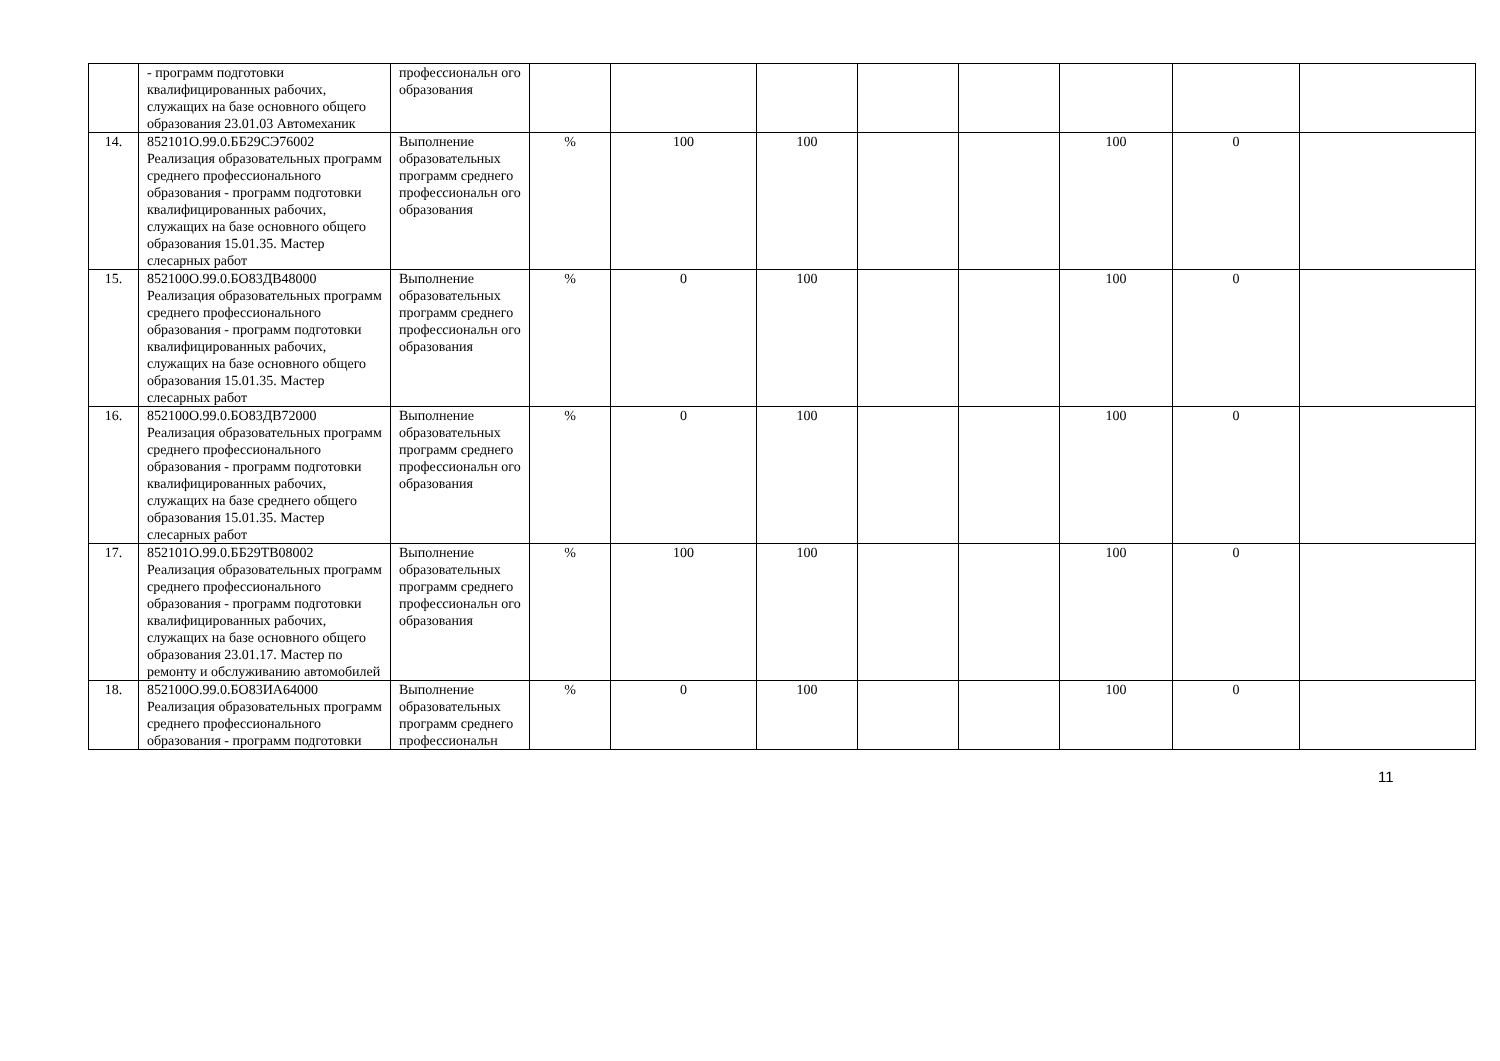| | - программ подготовки квалифицированных рабочих, служащих на базе основного общего образования 23.01.03 Автомеханик | профессиональн ого образования | | | | | | | | |
| 14. | 852101О.99.0.ББ29СЭ76002 Реализация образовательных программ среднего профессионального образования - программ подготовки квалифицированных рабочих, служащих на базе основного общего образования 15.01.35. Мастер слесарных работ | Выполнение образовательных программ среднего профессиональн ого образования | % | 100 | 100 | | | 100 | 0 | |
| 15. | 852100О.99.0.БО83ДВ48000 Реализация образовательных программ среднего профессионального образования - программ подготовки квалифицированных рабочих, служащих на базе основного общего образования 15.01.35. Мастер слесарных работ | Выполнение образовательных программ среднего профессиональн ого образования | % | 0 | 100 | | | 100 | 0 | |
| 16. | 852100О.99.0.БО83ДВ72000 Реализация образовательных программ среднего профессионального образования - программ подготовки квалифицированных рабочих, служащих на базе среднего общего образования 15.01.35. Мастер слесарных работ | Выполнение образовательных программ среднего профессиональн ого образования | % | 0 | 100 | | | 100 | 0 | |
| 17. | 852101О.99.0.ББ29ТВ08002 Реализация образовательных программ среднего профессионального образования - программ подготовки квалифицированных рабочих, служащих на базе основного общего образования 23.01.17. Мастер по ремонту и обслуживанию автомобилей | Выполнение образовательных программ среднего профессиональн ого образования | % | 100 | 100 | | | 100 | 0 | |
| 18. | 852100О.99.0.БО83ИА64000 Реализация образовательных программ среднего профессионального образования - программ подготовки | Выполнение образовательных программ среднего профессиональн | % | 0 | 100 | | | 100 | 0 | |
11